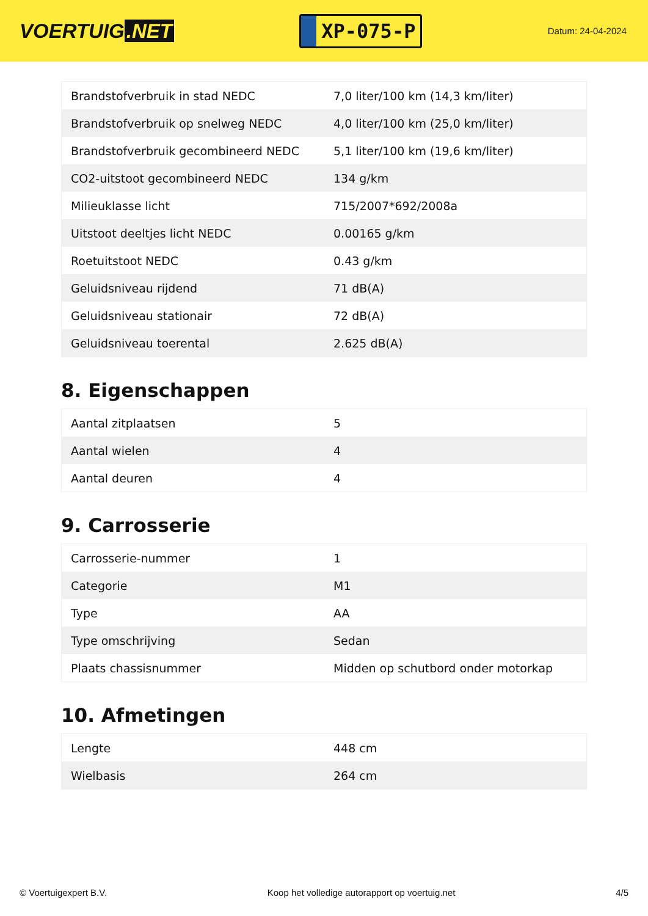VOERTUIG.NET
XP-075-P
Datum: 24-04-2024
| Brandstofverbruik in stad NEDC | 7,0 liter/100 km (14,3 km/liter) |
| Brandstofverbruik op snelweg NEDC | 4,0 liter/100 km (25,0 km/liter) |
| Brandstofverbruik gecombineerd NEDC | 5,1 liter/100 km (19,6 km/liter) |
| CO2-uitstoot gecombineerd NEDC | 134 g/km |
| Milieuklasse licht | 715/2007*692/2008a |
| Uitstoot deeltjes licht NEDC | 0.00165 g/km |
| Roetuitstoot NEDC | 0.43 g/km |
| Geluidsniveau rijdend | 71 dB(A) |
| Geluidsniveau stationair | 72 dB(A) |
| Geluidsniveau toerental | 2.625 dB(A) |
8. Eigenschappen
| Aantal zitplaatsen | 5 |
| Aantal wielen | 4 |
| Aantal deuren | 4 |
9. Carrosserie
| Carrosserie-nummer | 1 |
| Categorie | M1 |
| Type | AA |
| Type omschrijving | Sedan |
| Plaats chassisnummer | Midden op schutbord onder motorkap |
10. Afmetingen
| Lengte | 448 cm |
| Wielbasis | 264 cm |
© Voertuigexpert B.V. Koop het volledige autorapport op voertuig.net 4/5